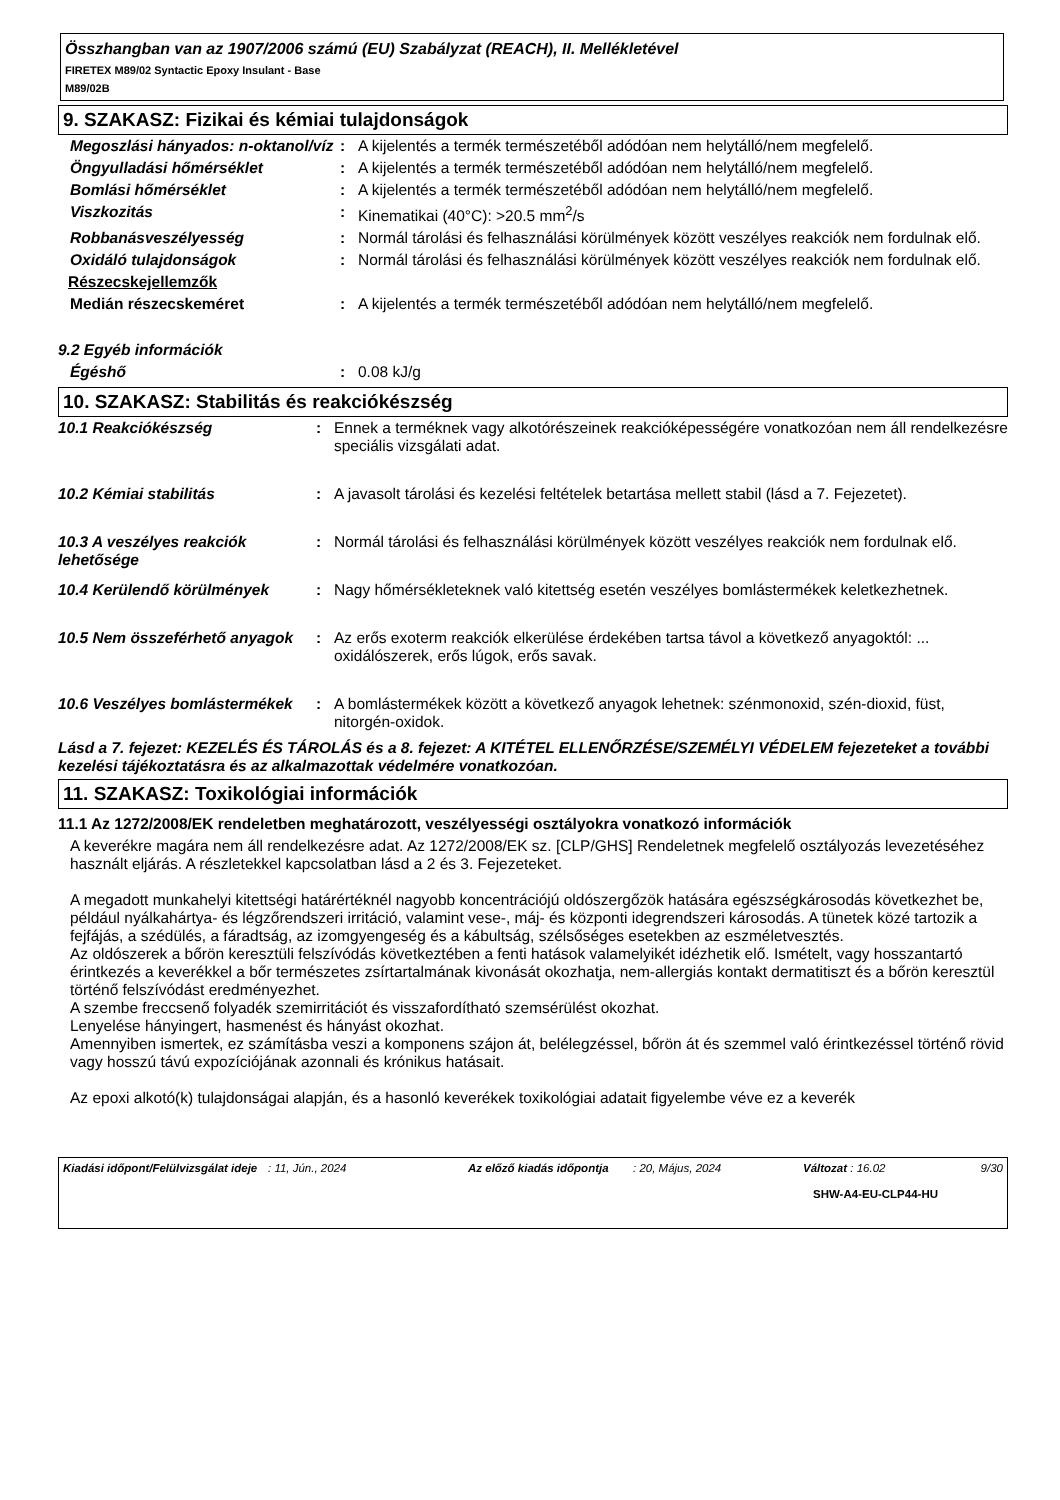Összhangban van az 1907/2006 számú (EU) Szabályzat (REACH), II. Mellékletével
FIRETEX M89/02 Syntactic Epoxy Insulant - Base
M89/02B
9. SZAKASZ: Fizikai és kémiai tulajdonságok
| Megoszlási hányados: n-oktanol/víz | : | A kijelentés a termék természetéből adódóan nem helytálló/nem megfelelő. |
| Öngyulladási hőmérséklet | : | A kijelentés a termék természetéből adódóan nem helytálló/nem megfelelő. |
| Bomlási hőmérséklet | : | A kijelentés a termék természetéből adódóan nem helytálló/nem megfelelő. |
| Viszkozitás | : | Kinematikai (40°C): >20.5 mm<sup>2</sup>/s |
| Robbanásveszélyesség | : | Normál tárolási és felhasználási körülmények között veszélyes reakciók nem fordulnak elő. |
| Oxidáló tulajdonságok | : | Normál tárolási és felhasználási körülmények között veszélyes reakciók nem fordulnak elő. |
| Részecskejellemzők | | |
| Medián részecskeméret | : | A kijelentés a termék természetéből adódóan nem helytálló/nem megfelelő. |
| 9.2 Egyéb információk | | |
| Égéshő | : | 0.08 kJ/g |
10. SZAKASZ: Stabilitás és reakciókészség
| 10.1 Reakciókészség | : | Ennek a terméknek vagy alkotórészeinek reakcióképességére vonatkozóan nem áll rendelkezésre speciális vizsgálati adat. |
| 10.2 Kémiai stabilitás | : | A javasolt tárolási és kezelési feltételek betartása mellett stabil (lásd a 7. Fejezetet). |
| 10.3 A veszélyes reakciók lehetősége | : | Normál tárolási és felhasználási körülmények között veszélyes reakciók nem fordulnak elő. |
| 10.4 Kerülendő körülmények | : | Nagy hőmérsékleteknek való kitettség esetén veszélyes bomlástermékek keletkezhetnek. |
| 10.5 Nem összeférhető anyagok | : | Az erős exoterm reakciók elkerülése érdekében tartsa távol a következő anyagoktól: ... oxidálószerek, erős lúgok, erős savak. |
| 10.6 Veszélyes bomlástermékek | : | A bomlástermékek között a következő anyagok lehetnek: szénmonoxid, szén-dioxid, füst, nitorgén-oxidok. |
Lásd a 7. fejezet: KEZELÉS ÉS TÁROLÁS és a 8. fejezet: A KITÉTEL ELLENŐRZÉSE/SZEMÉLYI VÉDELEM fejezeteket a további kezelési tájékoztatásra és az alkalmazottak védelmére vonatkozóan.
11. SZAKASZ: Toxikológiai információk
11.1 Az 1272/2008/EK rendeletben meghatározott, veszélyességi osztályokra vonatkozó információk
A keverékre magára nem áll rendelkezésre adat. Az 1272/2008/EK sz. [CLP/GHS] Rendeletnek megfelelő osztályozás levezetéséhez használt eljárás. A részletekkel kapcsolatban lásd a 2 és 3. Fejezeteket.
A megadott munkahelyi kitettségi határértéknél nagyobb koncentrációjú oldószergőzök hatására egészségkárosodás következhet be, például nyálkahártya- és légzőrendszeri irritáció, valamint vese-, máj- és központi idegrendszeri károsodás. A tünetek közé tartozik a fejfájás, a szédülés, a fáradtság, az izomgyengeség és a kábultság, szélsőséges esetekben az eszméletvesztés.
Az oldószerek a bőrön keresztüli felszívódás következtében a fenti hatások valamelyikét idézhetik elő. Ismételt, vagy hosszantartó érintkezés a keverékkel a bőr természetes zsírtartalmának kivonását okozhatja, nem-allergiás kontakt dermatitiszt és a bőrön keresztül történő felszívódást eredményezhet.
A szembe freccsenő folyadék szemirritációt és visszafordítható szemsérülést okozhat.
Lenyelése hányingert, hasmenést és hányást okozhat.
Amennyiben ismertek, ez számításba veszi a komponens szájon át, belélegzéssel, bőrön át és szemmel való érintkezéssel történő rövid vagy hosszú távú expozíciójának azonnali és krónikus hatásait.
Az epoxi alkotó(k) tulajdonságai alapján, és a hasonló keverékek toxikológiai adatait figyelembe véve ez a keverék
| Kiadási időpont/Felülvizsgálat ideje | : 11, Jún., 2024 | Az előző kiadás időpontja | : 20, Május, 2024 | Változat : 16.02 | 9/30 |
SHW-A4-EU-CLP44-HU